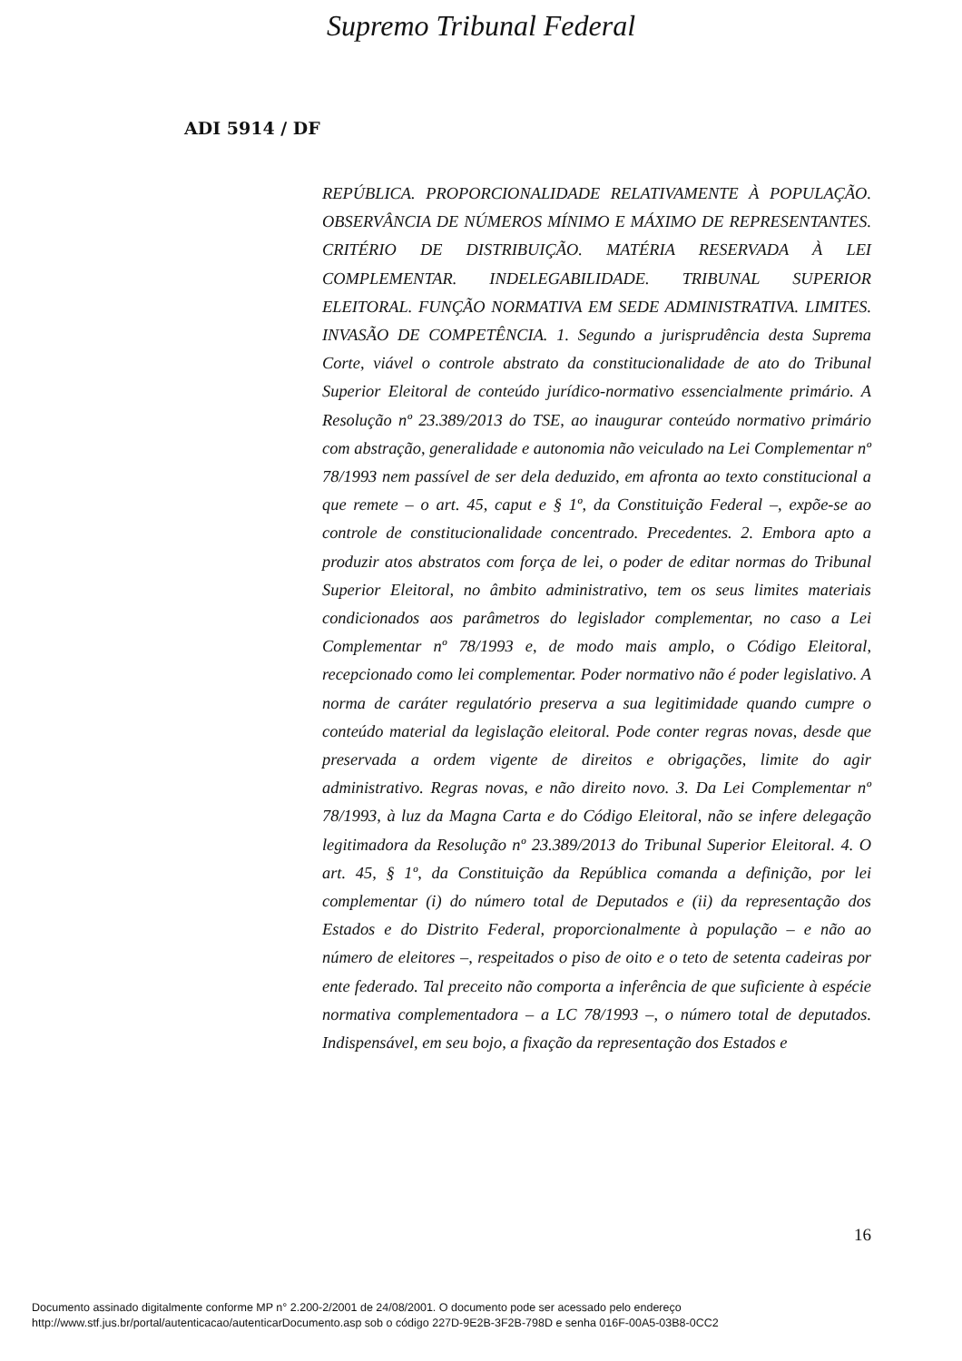Supremo Tribunal Federal
ADI 5914 / DF
REPÚBLICA. PROPORCIONALIDADE RELATIVAMENTE À POPULAÇÃO. OBSERVÂNCIA DE NÚMEROS MÍNIMO E MÁXIMO DE REPRESENTANTES. CRITÉRIO DE DISTRIBUIÇÃO. MATÉRIA RESERVADA À LEI COMPLEMENTAR. INDELEGABILIDADE. TRIBUNAL SUPERIOR ELEITORAL. FUNÇÃO NORMATIVA EM SEDE ADMINISTRATIVA. LIMITES. INVASÃO DE COMPETÊNCIA. 1. Segundo a jurisprudência desta Suprema Corte, viável o controle abstrato da constitucionalidade de ato do Tribunal Superior Eleitoral de conteúdo jurídico-normativo essencialmente primário. A Resolução nº 23.389/2013 do TSE, ao inaugurar conteúdo normativo primário com abstração, generalidade e autonomia não veiculado na Lei Complementar nº 78/1993 nem passível de ser dela deduzido, em afronta ao texto constitucional a que remete – o art. 45, caput e § 1º, da Constituição Federal –, expõe-se ao controle de constitucionalidade concentrado. Precedentes. 2. Embora apto a produzir atos abstratos com força de lei, o poder de editar normas do Tribunal Superior Eleitoral, no âmbito administrativo, tem os seus limites materiais condicionados aos parâmetros do legislador complementar, no caso a Lei Complementar nº 78/1993 e, de modo mais amplo, o Código Eleitoral, recepcionado como lei complementar. Poder normativo não é poder legislativo. A norma de caráter regulatório preserva a sua legitimidade quando cumpre o conteúdo material da legislação eleitoral. Pode conter regras novas, desde que preservada a ordem vigente de direitos e obrigações, limite do agir administrativo. Regras novas, e não direito novo. 3. Da Lei Complementar nº 78/1993, à luz da Magna Carta e do Código Eleitoral, não se infere delegação legitimadora da Resolução nº 23.389/2013 do Tribunal Superior Eleitoral. 4. O art. 45, § 1º, da Constituição da República comanda a definição, por lei complementar (i) do número total de Deputados e (ii) da representação dos Estados e do Distrito Federal, proporcionalmente à população – e não ao número de eleitores –, respeitados o piso de oito e o teto de setenta cadeiras por ente federado. Tal preceito não comporta a inferência de que suficiente à espécie normativa complementadora – a LC 78/1993 –, o número total de deputados. Indispensável, em seu bojo, a fixação da representação dos Estados e
16
Documento assinado digitalmente conforme MP n° 2.200-2/2001 de 24/08/2001. O documento pode ser acessado pelo endereço
http://www.stf.jus.br/portal/autenticacao/autenticarDocumento.asp sob o código 227D-9E2B-3F2B-798D e senha 016F-00A5-03B8-0CC2